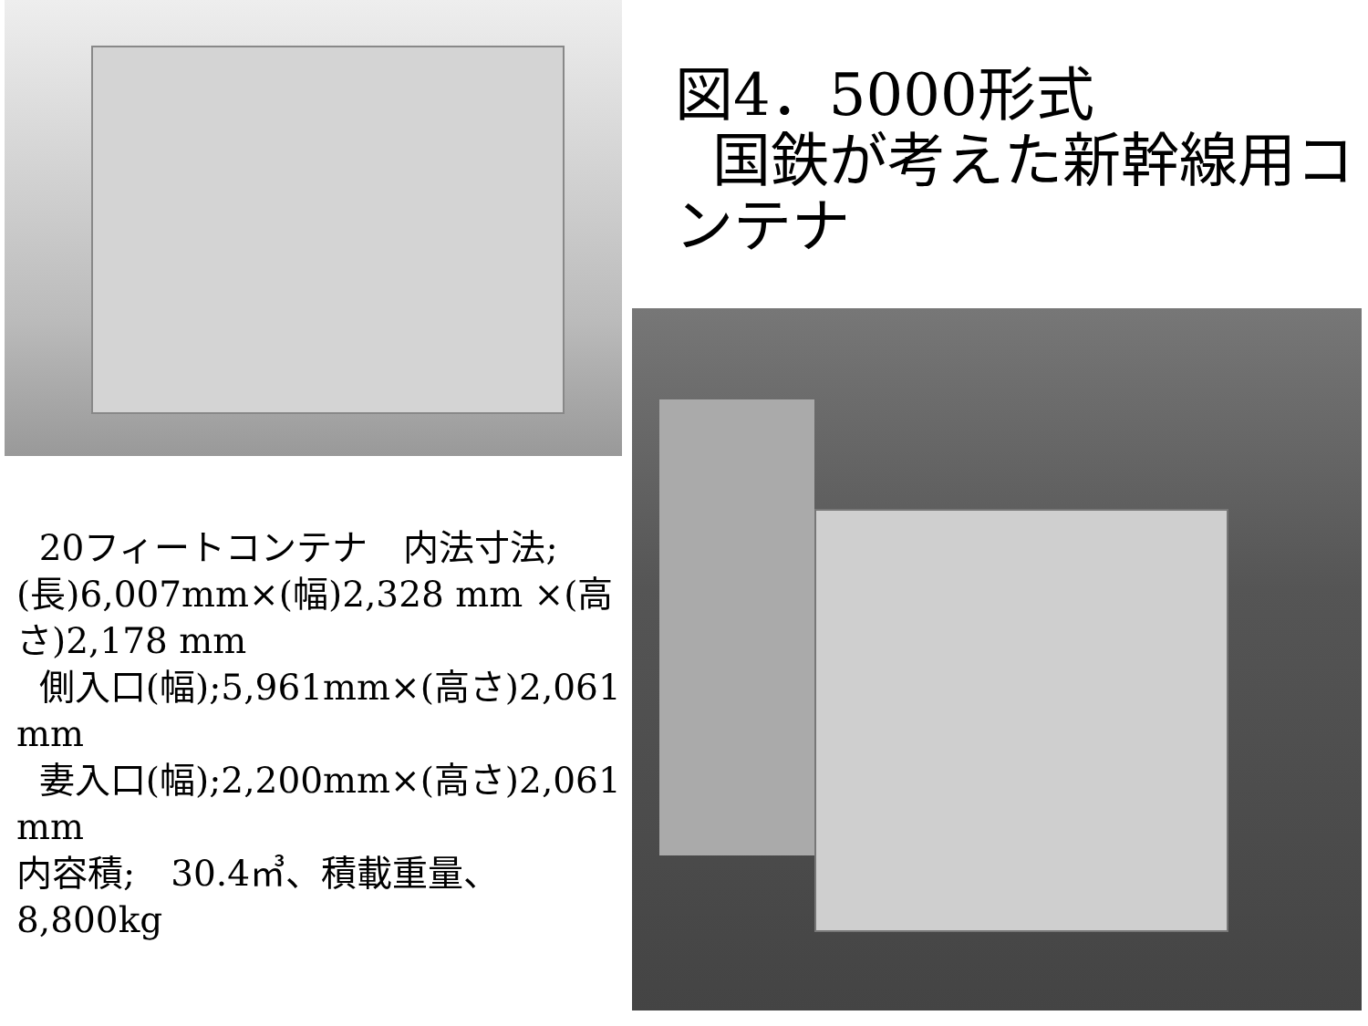20フィートコンテナ　内法寸法;
(長)6,007mm×(幅)2,328 mm ×(高さ)2,178 mm
側入口(幅);5,961mm×(高さ)2,061 mm
妻入口(幅);2,200mm×(高さ)2,061 mm
内容積;　30.4㎥、積載重量、8,800kg
図4．5000形式
国鉄が考えた新幹線用コンテナ